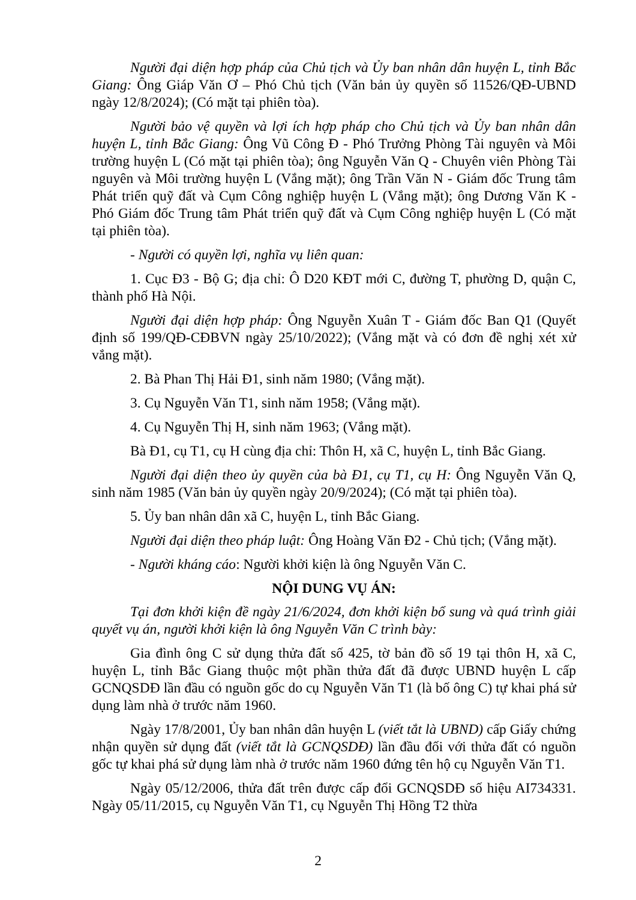Người đại diện hợp pháp của Chủ tịch và Ủy ban nhân dân huyện L, tỉnh Bắc Giang: Ông Giáp Văn Ơ – Phó Chủ tịch (Văn bản ủy quyền số 11526/QĐ-UBND ngày 12/8/2024); (Có mặt tại phiên tòa).
Người bảo vệ quyền và lợi ích hợp pháp cho Chủ tịch và Ủy ban nhân dân huyện L, tỉnh Bắc Giang: Ông Vũ Công Đ - Phó Trưởng Phòng Tài nguyên và Môi trường huyện L (Có mặt tại phiên tòa); ông Nguyễn Văn Q - Chuyên viên Phòng Tài nguyên và Môi trường huyện L (Vắng mặt); ông Trần Văn N - Giám đốc Trung tâm Phát triển quỹ đất và Cụm Công nghiệp huyện L (Vắng mặt); ông Dương Văn K - Phó Giám đốc Trung tâm Phát triển quỹ đất và Cụm Công nghiệp huyện L (Có mặt tại phiên tòa).
- Người có quyền lợi, nghĩa vụ liên quan:
1. Cục Đ3 - Bộ G; địa chỉ: Ô D20 KĐT mới C, đường T, phường D, quận C, thành phố Hà Nội.
Người đại diện hợp pháp: Ông Nguyễn Xuân T - Giám đốc Ban Q1 (Quyết định số 199/QĐ-CĐBVN ngày 25/10/2022); (Vắng mặt và có đơn đề nghị xét xử vắng mặt).
2. Bà Phan Thị Hải Đ1, sinh năm 1980; (Vắng mặt).
3. Cụ Nguyễn Văn T1, sinh năm 1958; (Vắng mặt).
4. Cụ Nguyễn Thị H, sinh năm 1963; (Vắng mặt).
Bà Đ1, cụ T1, cụ H cùng địa chỉ: Thôn H, xã C, huyện L, tỉnh Bắc Giang.
Người đại diện theo ủy quyền của bà Đ1, cụ T1, cụ H: Ông Nguyễn Văn Q, sinh năm 1985 (Văn bản ủy quyền ngày 20/9/2024); (Có mặt tại phiên tòa).
5. Ủy ban nhân dân xã C, huyện L, tỉnh Bắc Giang.
Người đại diện theo pháp luật: Ông Hoàng Văn Đ2 - Chủ tịch; (Vắng mặt).
- Người kháng cáo: Người khởi kiện là ông Nguyễn Văn C.
NỘI DUNG VỤ ÁN:
Tại đơn khởi kiện đề ngày 21/6/2024, đơn khởi kiện bổ sung và quá trình giải quyết vụ án, người khởi kiện là ông Nguyễn Văn C trình bày:
Gia đình ông C sử dụng thửa đất số 425, tờ bản đồ số 19 tại thôn H, xã C, huyện L, tỉnh Bắc Giang thuộc một phần thửa đất đã được UBND huyện L cấp GCNQSDĐ lần đầu có nguồn gốc do cụ Nguyễn Văn T1 (là bố ông C) tự khai phá sử dụng làm nhà ở trước năm 1960.
Ngày 17/8/2001, Ủy ban nhân dân huyện L (viết tắt là UBND) cấp Giấy chứng nhận quyền sử dụng đất (viết tắt là GCNQSDĐ) lần đầu đối với thửa đất có nguồn gốc tự khai phá sử dụng làm nhà ở trước năm 1960 đứng tên hộ cụ Nguyễn Văn T1.
Ngày 05/12/2006, thửa đất trên được cấp đổi GCNQSDĐ số hiệu AI734331. Ngày 05/11/2015, cụ Nguyễn Văn T1, cụ Nguyễn Thị Hồng T2 thừa
2